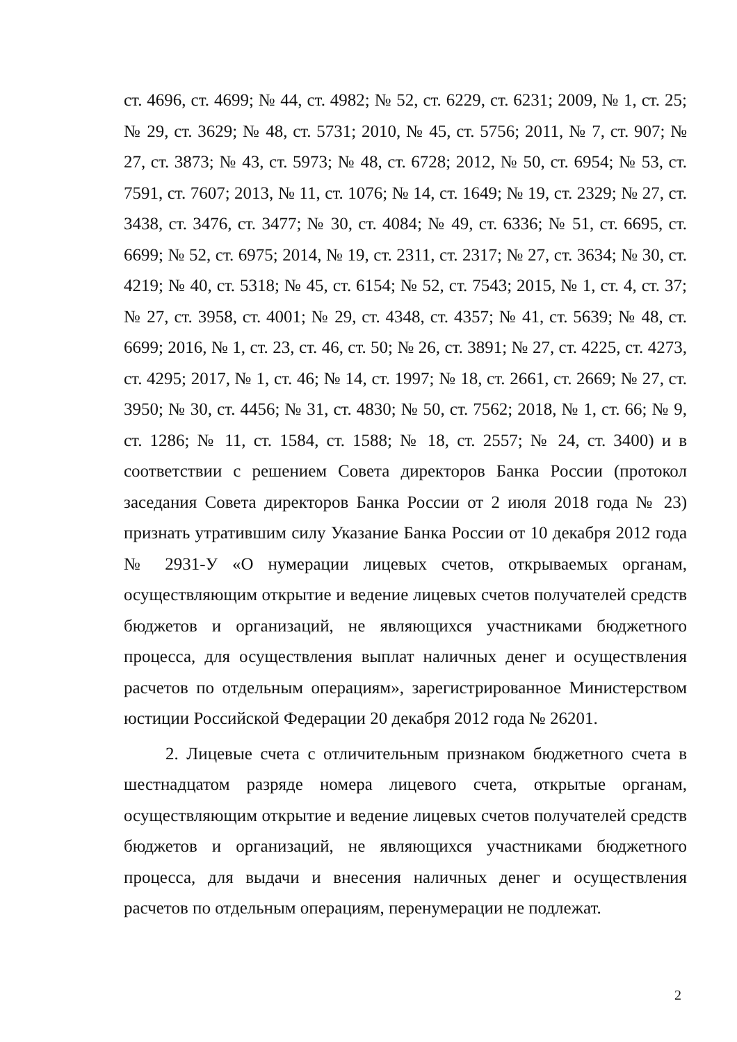ст. 4696, ст. 4699; № 44, ст. 4982; № 52, ст. 6229, ст. 6231; 2009, № 1, ст. 25; № 29, ст. 3629; № 48, ст. 5731; 2010, № 45, ст. 5756; 2011, № 7, ст. 907; № 27, ст. 3873; № 43, ст. 5973; № 48, ст. 6728; 2012, № 50, ст. 6954; № 53, ст. 7591, ст. 7607; 2013, № 11, ст. 1076; № 14, ст. 1649; № 19, ст. 2329; № 27, ст. 3438, ст. 3476, ст. 3477; № 30, ст. 4084; № 49, ст. 6336; № 51, ст. 6695, ст. 6699; № 52, ст. 6975; 2014, № 19, ст. 2311, ст. 2317; № 27, ст. 3634; № 30, ст. 4219; № 40, ст. 5318; № 45, ст. 6154; № 52, ст. 7543; 2015, № 1, ст. 4, ст. 37; № 27, ст. 3958, ст. 4001; № 29, ст. 4348, ст. 4357; № 41, ст. 5639; № 48, ст. 6699; 2016, № 1, ст. 23, ст. 46, ст. 50; № 26, ст. 3891; № 27, ст. 4225, ст. 4273, ст. 4295; 2017, № 1, ст. 46; № 14, ст. 1997; № 18, ст. 2661, ст. 2669; № 27, ст. 3950; № 30, ст. 4456; № 31, ст. 4830; № 50, ст. 7562; 2018, № 1, ст. 66; № 9, ст. 1286; № 11, ст. 1584, ст. 1588; № 18, ст. 2557; № 24, ст. 3400) и в соответствии с решением Совета директоров Банка России (протокол заседания Совета директоров Банка России от 2 июля 2018 года № 23) признать утратившим силу Указание Банка России от 10 декабря 2012 года № 2931-У «О нумерации лицевых счетов, открываемых органам, осуществляющим открытие и ведение лицевых счетов получателей средств бюджетов и организаций, не являющихся участниками бюджетного процесса, для осуществления выплат наличных денег и осуществления расчетов по отдельным операциям», зарегистрированное Министерством юстиции Российской Федерации 20 декабря 2012 года № 26201.
2. Лицевые счета с отличительным признаком бюджетного счета в шестнадцатом разряде номера лицевого счета, открытые органам, осуществляющим открытие и ведение лицевых счетов получателей средств бюджетов и организаций, не являющихся участниками бюджетного процесса, для выдачи и внесения наличных денег и осуществления расчетов по отдельным операциям, перенумерации не подлежат.
2